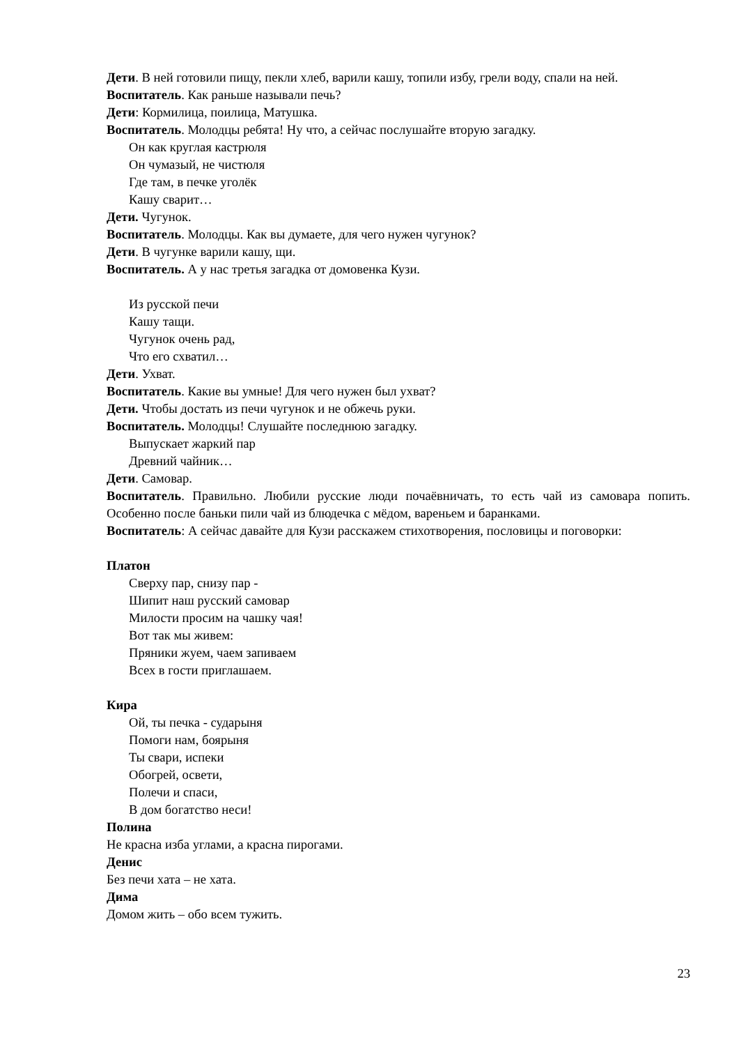Дети. В ней готовили пищу, пекли хлеб, варили кашу, топили избу, грели воду, спали на ней.
Воспитатель. Как раньше называли печь?
Дети: Кормилица, поилица, Матушка.
Воспитатель. Молодцы ребята! Ну что, а сейчас послушайте вторую загадку.
Он как круглая кастрюля
Он чумазый, не чистюля
Где там, в печке уголёк
Кашу сварит…
Дети. Чугунок.
Воспитатель. Молодцы. Как вы думаете, для чего нужен чугунок?
Дети. В чугунке варили кашу, щи.
Воспитатель. А у нас третья загадка от домовенка Кузи.
Из русской печи
Кашу тащи.
Чугунок очень рад,
Что его схватил…
Дети. Ухват.
Воспитатель. Какие вы умные! Для чего нужен был ухват?
Дети. Чтобы достать из печи чугунок и не обжечь руки.
Воспитатель. Молодцы! Слушайте последнюю загадку.
Выпускает жаркий пар
Древний чайник…
Дети. Самовар.
Воспитатель. Правильно. Любили русские люди почаёвничать, то есть чай из самовара попить. Особенно после баньки пили чай из блюдечка с мёдом, вареньем и баранками.
Воспитатель: А сейчас давайте для Кузи расскажем стихотворения, пословицы и поговорки:
Платон
Сверху пар, снизу пар -
Шипит наш русский самовар
Милости просим на чашку чая!
Вот так мы живем:
Пряники жуем, чаем запиваем
Всех в гости приглашаем.
Кира
Ой, ты печка - сударыня
Помоги нам, боярыня
Ты свари, испеки
Обогрей, освети,
Полечи и спаси,
В дом богатство неси!
Полина
Не красна изба углами, а красна пирогами.
Денис
Без печи хата – не хата.
Дима
Домом жить – обо всем тужить.
23